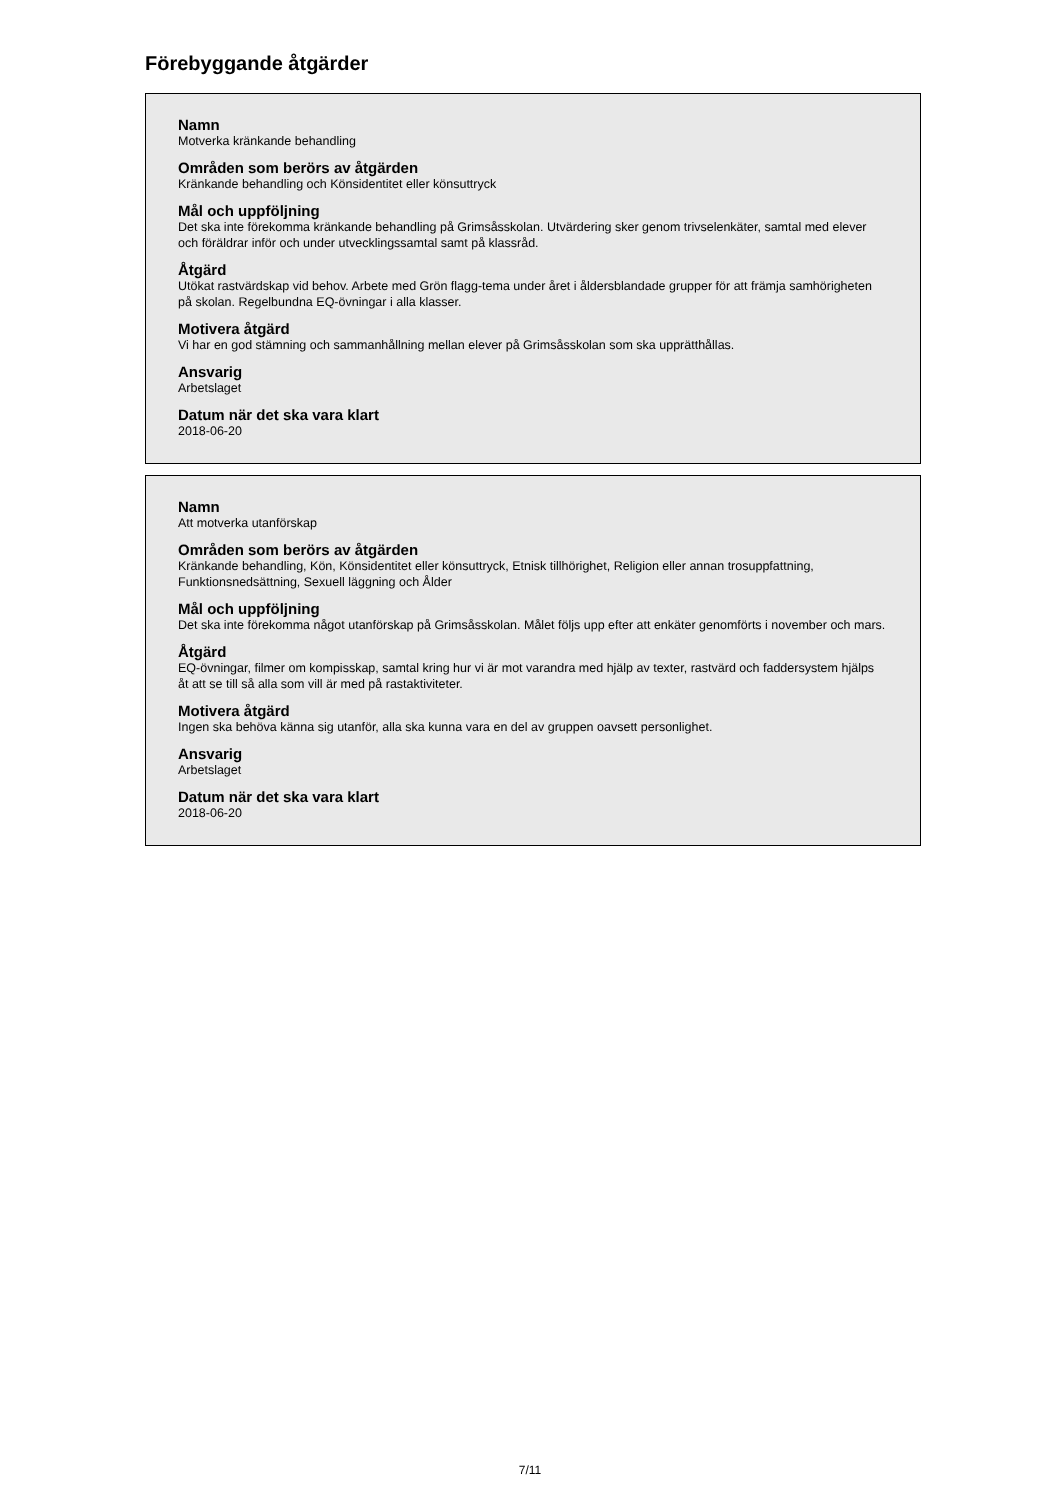Förebyggande åtgärder
Namn
Motverka kränkande behandling
Områden som berörs av åtgärden
Kränkande behandling och Könsidentitet eller könsuttryck
Mål och uppföljning
Det ska inte förekomma kränkande behandling på Grimsåsskolan. Utvärdering sker genom trivselenkäter, samtal med elever och föräldrar inför och under utvecklingssamtal samt på klassråd.
Åtgärd
Utökat rastvärdskap vid behov. Arbete med Grön flagg-tema under året i åldersblandade grupper för att främja samhörigheten på skolan. Regelbundna EQ-övningar i alla klasser.
Motivera åtgärd
Vi har en god stämning och sammanhållning mellan elever på Grimsåsskolan som ska upprätthållas.
Ansvarig
Arbetslaget
Datum när det ska vara klart
2018-06-20
Namn
Att motverka utanförskap
Områden som berörs av åtgärden
Kränkande behandling, Kön, Könsidentitet eller könsuttryck, Etnisk tillhörighet, Religion eller annan trosuppfattning, Funktionsnedsättning, Sexuell läggning och Ålder
Mål och uppföljning
Det ska inte förekomma något utanförskap på Grimsåsskolan. Målet följs upp efter att enkäter genomförts i november och mars.
Åtgärd
EQ-övningar, filmer om kompisskap, samtal kring hur vi är mot varandra med hjälp av texter, rastvärd och faddersystem hjälps åt att se till så alla som vill är med på rastaktiviteter.
Motivera åtgärd
Ingen ska behöva känna sig utanför, alla ska kunna vara en del av gruppen oavsett personlighet.
Ansvarig
Arbetslaget
Datum när det ska vara klart
2018-06-20
7/11